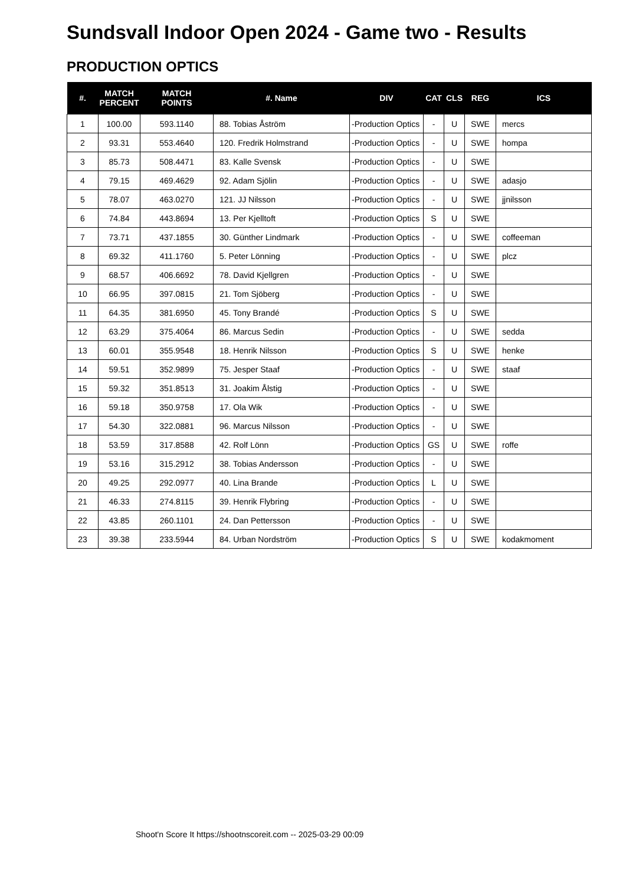Sundsvall Indoor Open 2024 - Game two - Results
PRODUCTION OPTICS
| #. | MATCH PERCENT | MATCH POINTS | #. Name | DIV | CAT | CLS | REG | ICS |
| --- | --- | --- | --- | --- | --- | --- | --- | --- |
| 1 | 100.00 | 593.1140 | 88. Tobias Åström | -Production Optics | - | U | SWE | mercs |
| 2 | 93.31 | 553.4640 | 120. Fredrik Holmstrand | -Production Optics | - | U | SWE | hompa |
| 3 | 85.73 | 508.4471 | 83. Kalle Svensk | -Production Optics | - | U | SWE | |
| 4 | 79.15 | 469.4629 | 92. Adam Sjölin | -Production Optics | - | U | SWE | adasjo |
| 5 | 78.07 | 463.0270 | 121. JJ Nilsson | -Production Optics | - | U | SWE | jjnilsson |
| 6 | 74.84 | 443.8694 | 13. Per Kjelltoft | -Production Optics | S | U | SWE | |
| 7 | 73.71 | 437.1855 | 30. Günther Lindmark | -Production Optics | - | U | SWE | coffeeman |
| 8 | 69.32 | 411.1760 | 5. Peter Lönning | -Production Optics | - | U | SWE | plcz |
| 9 | 68.57 | 406.6692 | 78. David Kjellgren | -Production Optics | - | U | SWE | |
| 10 | 66.95 | 397.0815 | 21. Tom Sjöberg | -Production Optics | - | U | SWE | |
| 11 | 64.35 | 381.6950 | 45. Tony Brandé | -Production Optics | S | U | SWE | |
| 12 | 63.29 | 375.4064 | 86. Marcus Sedin | -Production Optics | - | U | SWE | sedda |
| 13 | 60.01 | 355.9548 | 18. Henrik Nilsson | -Production Optics | S | U | SWE | henke |
| 14 | 59.51 | 352.9899 | 75. Jesper Staaf | -Production Optics | - | U | SWE | staaf |
| 15 | 59.32 | 351.8513 | 31. Joakim Ålstig | -Production Optics | - | U | SWE | |
| 16 | 59.18 | 350.9758 | 17. Ola Wik | -Production Optics | - | U | SWE | |
| 17 | 54.30 | 322.0881 | 96. Marcus Nilsson | -Production Optics | - | U | SWE | |
| 18 | 53.59 | 317.8588 | 42. Rolf Lönn | -Production Optics | GS | U | SWE | roffe |
| 19 | 53.16 | 315.2912 | 38. Tobias Andersson | -Production Optics | - | U | SWE | |
| 20 | 49.25 | 292.0977 | 40. Lina Brande | -Production Optics | L | U | SWE | |
| 21 | 46.33 | 274.8115 | 39. Henrik Flybring | -Production Optics | - | U | SWE | |
| 22 | 43.85 | 260.1101 | 24. Dan Pettersson | -Production Optics | - | U | SWE | |
| 23 | 39.38 | 233.5944 | 84. Urban Nordström | -Production Optics | S | U | SWE | kodakmoment |
Shoot'n Score It https://shootnscoreit.com -- 2025-03-29 00:09